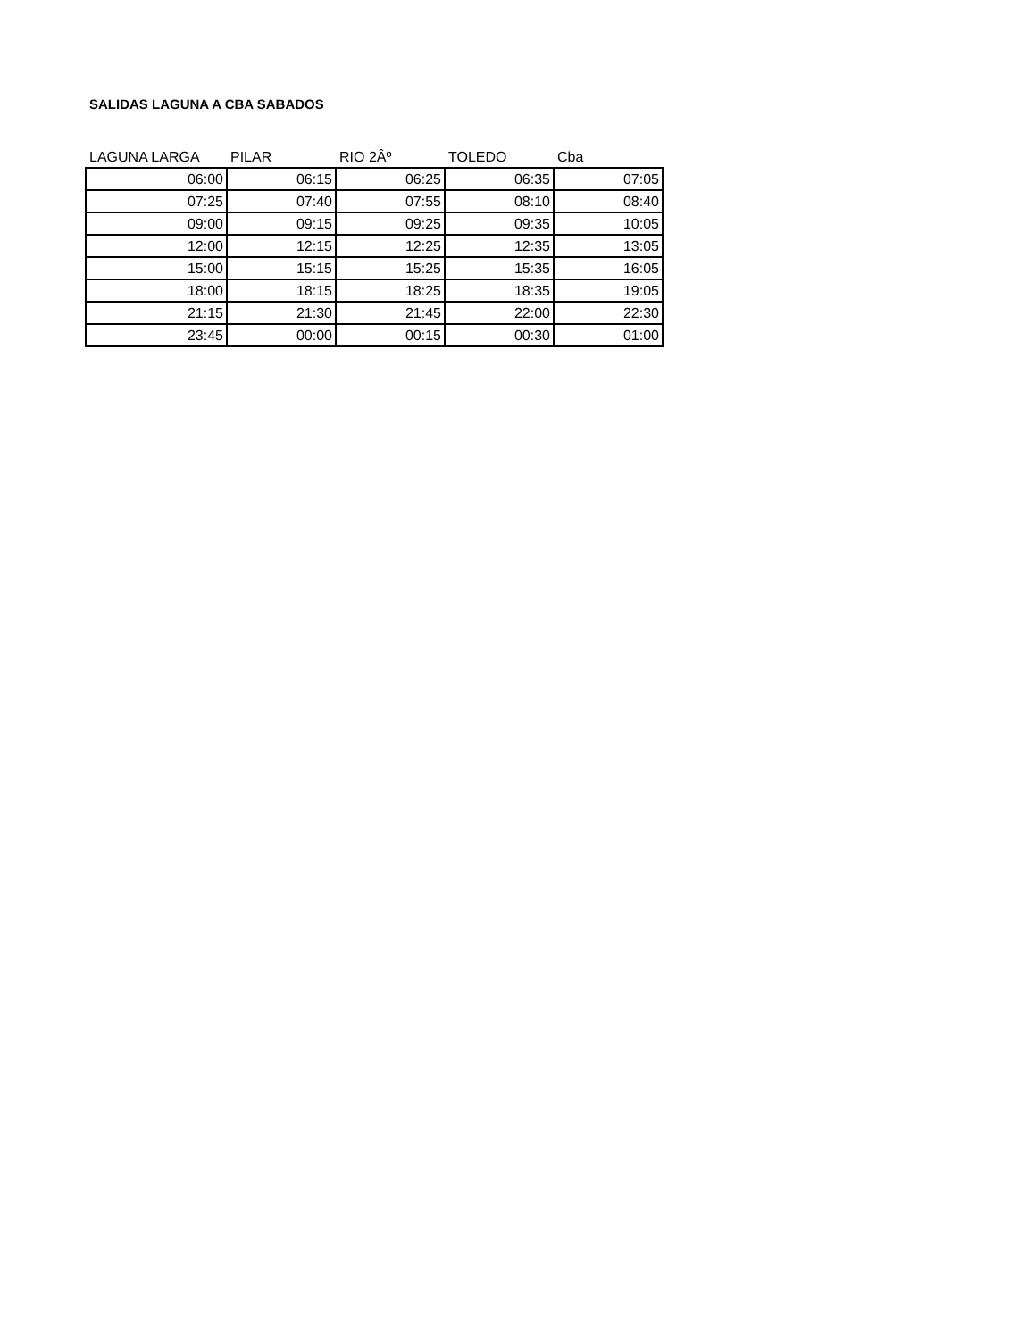SALIDAS LAGUNA A CBA SABADOS
| LAGUNA LARGA | PILAR | RIO 2Âº | TOLEDO | Cba |
| --- | --- | --- | --- | --- |
| 06:00 | 06:15 | 06:25 | 06:35 | 07:05 |
| 07:25 | 07:40 | 07:55 | 08:10 | 08:40 |
| 09:00 | 09:15 | 09:25 | 09:35 | 10:05 |
| 12:00 | 12:15 | 12:25 | 12:35 | 13:05 |
| 15:00 | 15:15 | 15:25 | 15:35 | 16:05 |
| 18:00 | 18:15 | 18:25 | 18:35 | 19:05 |
| 21:15 | 21:30 | 21:45 | 22:00 | 22:30 |
| 23:45 | 00:00 | 00:15 | 00:30 | 01:00 |